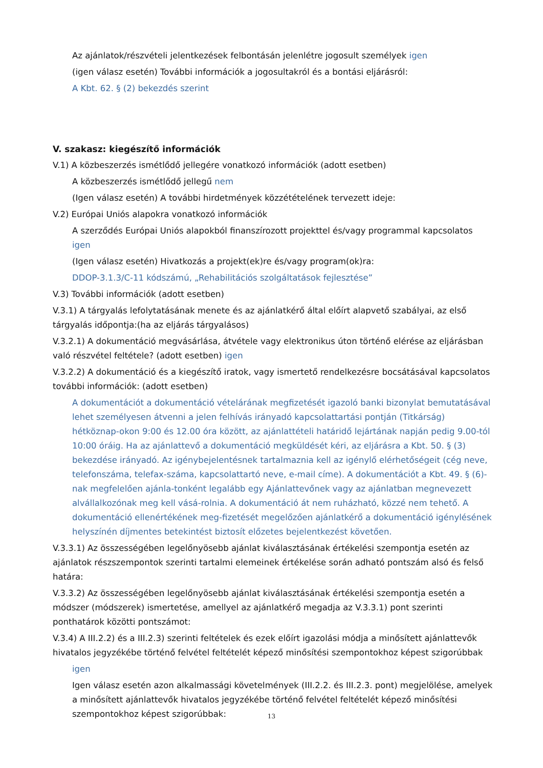Az ajánlatok/részvételi jelentkezések felbontásán jelenlétre jogosult személyek igen
(igen válasz esetén) További információk a jogosultakról és a bontási eljárásról:
A Kbt. 62. § (2) bekezdés szerint
V. szakasz: kiegészítő információk
V.1) A közbeszerzés ismétlődő jellegére vonatkozó információk (adott esetben)
A közbeszerzés ismétlődő jellegű nem
(Igen válasz esetén) A további hirdetmények közzétételének tervezett ideje:
V.2) Európai Uniós alapokra vonatkozó információk
A szerződés Európai Uniós alapokból finanszírozott projekttel és/vagy programmal kapcsolatos igen
(Igen válasz esetén) Hivatkozás a projekt(ek)re és/vagy program(ok)ra:
DDOP-3.1.3/C-11 kódszámú, „Rehabilitációs szolgáltatások fejlesztése”
V.3) További információk (adott esetben)
V.3.1) A tárgyalás lefolytatásának menete és az ajánlatkérő által előírt alapvető szabályai, az első tárgyalás időpontja:(ha az eljárás tárgyalásos)
V.3.2.1) A dokumentáció megvásárlása, átvétele vagy elektronikus úton történő elérése az eljárásban való részvétel feltétele? (adott esetben) igen
V.3.2.2) A dokumentáció és a kiegészítő iratok, vagy ismertető rendelkezésre bocsátásával kapcsolatos további információk: (adott esetben)
A dokumentációt a dokumentáció vételárának megfizetését igazoló banki bizonylat bemutatásával lehet személyesen átvenni a jelen felhívás irányadó kapcsolattartási pontján (Titkárság) hétköznap-okon 9:00 és 12.00 óra között, az ajánlattételi határidő lejártának napján pedig 9.00-tól 10:00 óráig. Ha az ajánlattevő a dokumentáció megküldését kéri, az eljárásra a Kbt. 50. § (3) bekezdése irányadó. Az igénybejelentésnek tartalmaznia kell az igénylő elérhetőségeit (cég neve, telefonszáma, telefax-száma, kapcsolattartó neve, e-mail címe). A dokumentációt a Kbt. 49. § (6)-nak megfelelően ajánla-tonként legalább egy Ajánlattevőnek vagy az ajánlatban megnevezett alvállalkozónak meg kell vásá-rolnia. A dokumentáció át nem ruházható, közzé nem tehető. A dokumentáció ellenértékének meg-fizetését megelőzően ajánlatkérő a dokumentáció igénylésének helyszínén díjmentes betekintést biztosít előzetes bejelentkezést követően.
V.3.3.1) Az összességében legelőnyösebb ajánlat kiválasztásának értékelési szempontja esetén az ajánlatok részszempontok szerinti tartalmi elemeinek értékelése során adható pontszám alsó és felső határa:
V.3.3.2) Az összességében legelőnyösebb ajánlat kiválasztásának értékelési szempontja esetén a módszer (módszerek) ismertetése, amellyel az ajánlatkérő megadja az V.3.3.1) pont szerinti ponthatárok közötti pontszámot:
V.3.4) A III.2.2) és a III.2.3) szerinti feltételek és ezek előírt igazolási módja a minősített ajánlattevők hivatalos jegyzékébe történő felvétel feltételét képező minősítési szempontokhoz képest szigorúbbak
igen
Igen válasz esetén azon alkalmassági követelmények (III.2.2. és III.2.3. pont) megjelölése, amelyek a minősített ajánlattevők hivatalos jegyzékébe történő felvétel feltételét képező minősítési szempontokhoz képest szigorúbbak:
13